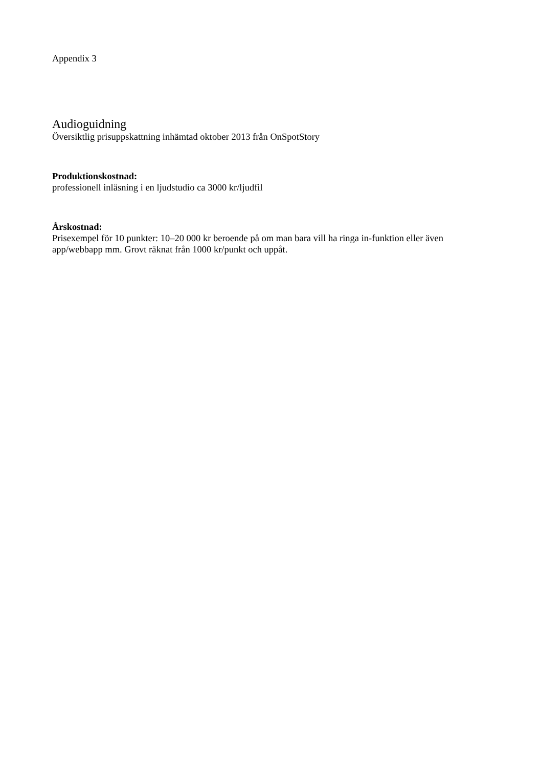Appendix 3
Audioguidning
Översiktlig prisuppskattning inhämtad oktober 2013 från OnSpotStory
Produktionskostnad:
professionell inläsning i en ljudstudio ca 3000 kr/ljudfil
Årskostnad:
Prisexempel för 10 punkter: 10–20 000 kr beroende på om man bara vill ha ringa in-funktion eller även app/webbapp mm. Grovt räknat från 1000 kr/punkt och uppåt.